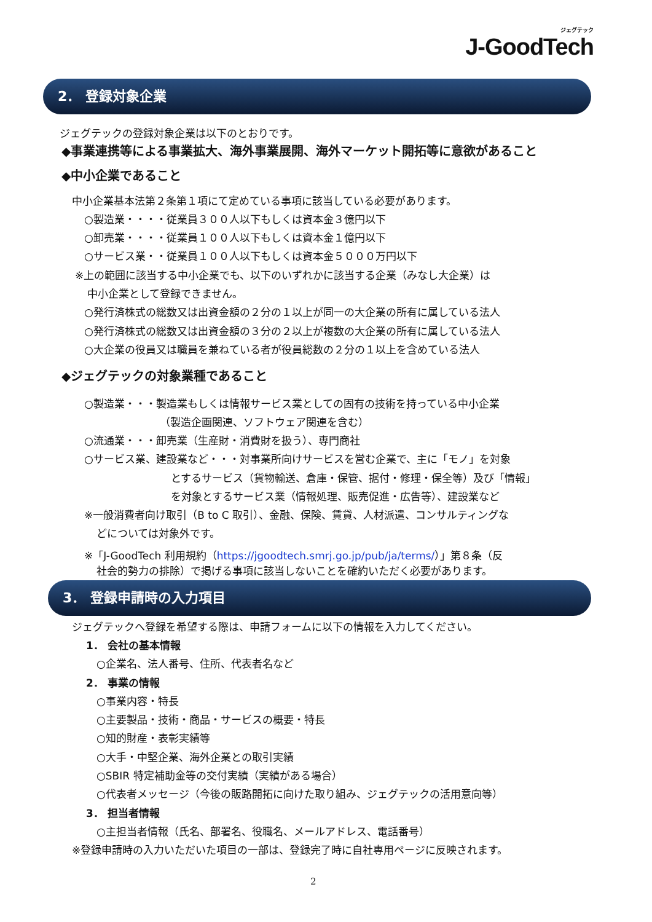ジェグテック
J-GoodTech
2． 登録対象企業
ジェグテックの登録対象企業は以下のとおりです。
◆事業連携等による事業拡大、海外事業展開、海外マーケット開拓等に意欲があること
◆中小企業であること
中小企業基本法第２条第１項にて定めている事項に該当している必要があります。
○製造業・・・・従業員３００人以下もしくは資本金３億円以下
○卸売業・・・・従業員１００人以下もしくは資本金１億円以下
○サービス業・・従業員１００人以下もしくは資本金５０００万円以下
※上の範囲に該当する中小企業でも、以下のいずれかに該当する企業（みなし大企業）は
中小企業として登録できません。
○発行済株式の総数又は出資金額の２分の１以上が同一の大企業の所有に属している法人
○発行済株式の総数又は出資金額の３分の２以上が複数の大企業の所有に属している法人
○大企業の役員又は職員を兼ねている者が役員総数の２分の１以上を含めている法人
◆ジェグテックの対象業種であること
○製造業・・・製造業もしくは情報サービス業としての固有の技術を持っている中小企業
（製造企画関連、ソフトウェア関連を含む）
○流通業・・・卸売業（生産財・消費財を扱う）、専門商社
○サービス業、建設業など・・・対事業所向けサービスを営む企業で、主に「モノ」を対象
とするサービス（貨物輸送、倉庫・保管、据付・修理・保全等）及び「情報」
を対象とするサービス業（情報処理、販売促進・広告等）、建設業など
※一般消費者向け取引（B to C 取引）、金融、保険、賃貸、人材派遣、コンサルティングな
どについては対象外です。
※「J-GoodTech 利用規約（https://jgoodtech.smrj.go.jp/pub/ja/terms/）」第８条（反
社会的勢力の排除）で掲げる事項に該当しないことを確約いただく必要があります。
3． 登録申請時の入力項目
ジェグテックへ登録を希望する際は、申請フォームに以下の情報を入力してください。
1． 会社の基本情報
○企業名、法人番号、住所、代表者名など
2． 事業の情報
○事業内容・特長
○主要製品・技術・商品・サービスの概要・特長
○知的財産・表彰実績等
○大手・中堅企業、海外企業との取引実績
○SBIR 特定補助金等の交付実績（実績がある場合）
○代表者メッセージ（今後の販路開拓に向けた取り組み、ジェグテックの活用意向等）
3． 担当者情報
○主担当者情報（氏名、部署名、役職名、メールアドレス、電話番号）
※登録申請時の入力いただいた項目の一部は、登録完了時に自社専用ページに反映されます。
2